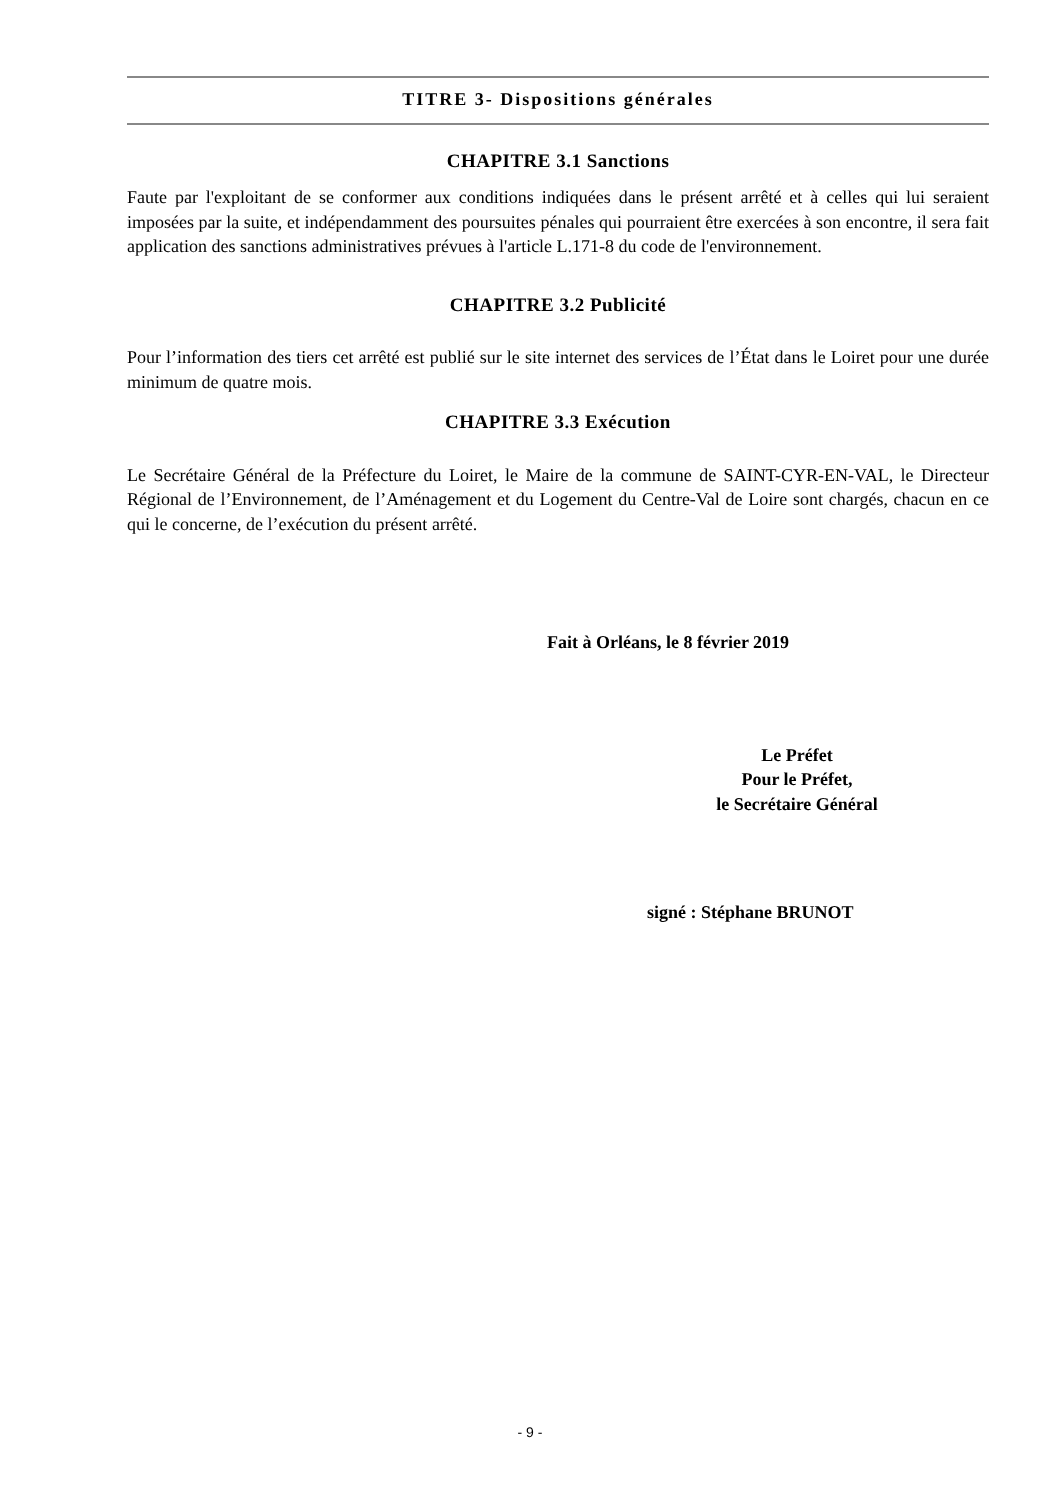TITRE 3- Dispositions générales
CHAPITRE 3.1 Sanctions
Faute par l'exploitant de se conformer aux conditions indiquées dans le présent arrêté et à celles qui lui seraient imposées par la suite, et indépendamment des poursuites pénales qui pourraient être exercées à son encontre, il sera fait application des sanctions administratives prévues à l'article L.171-8 du code de l'environnement.
CHAPITRE 3.2 Publicité
Pour l’information des tiers cet arrêté est publié sur le site internet des services de l’État dans le Loiret pour une durée minimum de quatre mois.
CHAPITRE 3.3 Exécution
Le Secrétaire Général de la Préfecture du Loiret, le Maire de la commune de SAINT-CYR-EN-VAL, le Directeur Régional de l’Environnement, de l’Aménagement et du Logement du Centre-Val de Loire sont chargés, chacun en ce qui le concerne, de l’exécution du présent arrêté.
Fait à Orléans, le 8 février 2019
Le Préfet
Pour le Préfet,
le Secrétaire Général
signé : Stéphane BRUNOT
- 9 -